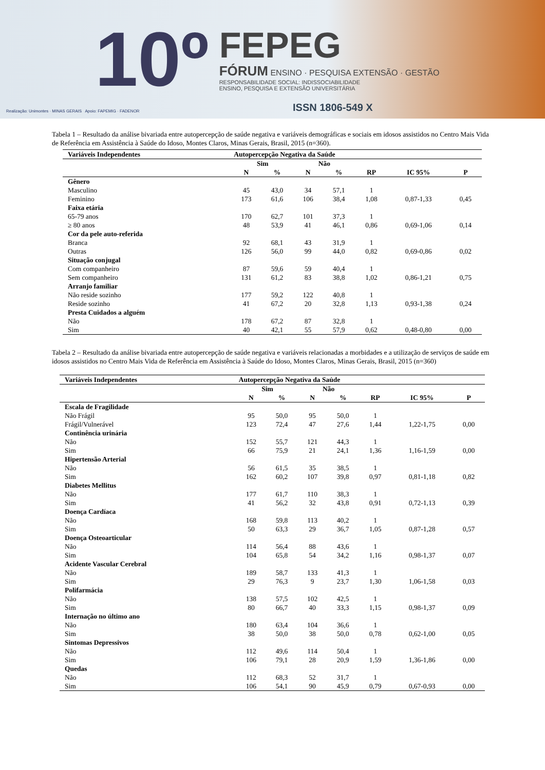10º
FEPEG
FÓRUM ENSINO · PESQUISA EXTENSÃO · GESTÃO
RESPONSABILIDADE SOCIAL: INDISSOCIABILIDADE
ENSINO, PESQUISA E EXTENSÃO UNIVERSITÁRIA
Realização: Unimontes · MINAS GERAIS Apoio: FAPEMIG · FADENOR
ISSN 1806-549 X
Tabela 1 – Resultado da análise bivariada entre autopercepção de saúde negativa e variáveis demográficas e sociais em idosos assistidos no Centro Mais Vida de Referência em Assistência à Saúde do Idoso, Montes Claros, Minas Gerais, Brasil, 2015 (n=360).
| Variáveis Independentes | Autopercepção Negativa da Saúde | | | | | | |
| --- | --- | --- | --- | --- | --- | --- | --- |
| | Sim | | Não | | | | |
| | N | % | N | % | RP | IC 95% | P |
| Gênero | | | | | | | |
| Masculino | 45 | 43,0 | 34 | 57,1 | 1 | | |
| Feminino | 173 | 61,6 | 106 | 38,4 | 1,08 | 0,87-1,33 | 0,45 |
| Faixa etária | | | | | | | |
| 65-79 anos | 170 | 62,7 | 101 | 37,3 | 1 | | |
| ≥ 80 anos | 48 | 53,9 | 41 | 46,1 | 0,86 | 0,69-1,06 | 0,14 |
| Cor da pele auto-referida | | | | | | | |
| Branca | 92 | 68,1 | 43 | 31,9 | 1 | | |
| Outras | 126 | 56,0 | 99 | 44,0 | 0,82 | 0,69-0,86 | 0,02 |
| Situação conjugal | | | | | | | |
| Com companheiro | 87 | 59,6 | 59 | 40,4 | 1 | | |
| Sem companheiro | 131 | 61,2 | 83 | 38,8 | 1,02 | 0,86-1,21 | 0,75 |
| Arranjo familiar | | | | | | | |
| Não reside sozinho | 177 | 59,2 | 122 | 40,8 | 1 | | |
| Reside sozinho | 41 | 67,2 | 20 | 32,8 | 1,13 | 0,93-1,38 | 0,24 |
| Presta Cuidados a alguém | | | | | | | |
| Não | 178 | 67,2 | 87 | 32,8 | 1 | | |
| Sim | 40 | 42,1 | 55 | 57,9 | 0,62 | 0,48-0,80 | 0,00 |
Tabela 2 – Resultado da análise bivariada entre autopercepção de saúde negativa e variáveis relacionadas a morbidades e a utilização de serviços de saúde em idosos assistidos no Centro Mais Vida de Referência em Assistência à Saúde do Idoso, Montes Claros, Minas Gerais, Brasil, 2015 (n=360)
| Variáveis Independentes | Autopercepção Negativa da Saúde | | | | | | |
| --- | --- | --- | --- | --- | --- | --- | --- |
| | Sim | | Não | | | | |
| | N | % | N | % | RP | IC 95% | P |
| Escala de Fragilidade | | | | | | | |
| Não Frágil | 95 | 50,0 | 95 | 50,0 | 1 | | |
| Frágil/Vulnerável | 123 | 72,4 | 47 | 27,6 | 1,44 | 1,22-1,75 | 0,00 |
| Continência urinária | | | | | | | |
| Não | 152 | 55,7 | 121 | 44,3 | 1 | | |
| Sim | 66 | 75,9 | 21 | 24,1 | 1,36 | 1,16-1,59 | 0,00 |
| Hipertensão Arterial | | | | | | | |
| Não | 56 | 61,5 | 35 | 38,5 | 1 | | |
| Sim | 162 | 60,2 | 107 | 39,8 | 0,97 | 0,81-1,18 | 0,82 |
| Diabetes Mellitus | | | | | | | |
| Não | 177 | 61,7 | 110 | 38,3 | 1 | | |
| Sim | 41 | 56,2 | 32 | 43,8 | 0,91 | 0,72-1,13 | 0,39 |
| Doença Cardíaca | | | | | | | |
| Não | 168 | 59,8 | 113 | 40,2 | 1 | | |
| Sim | 50 | 63,3 | 29 | 36,7 | 1,05 | 0,87-1,28 | 0,57 |
| Doença Osteoarticular | | | | | | | |
| Não | 114 | 56,4 | 88 | 43,6 | 1 | | |
| Sim | 104 | 65,8 | 54 | 34,2 | 1,16 | 0,98-1,37 | 0,07 |
| Acidente Vascular Cerebral | | | | | | | |
| Não | 189 | 58,7 | 133 | 41,3 | 1 | | |
| Sim | 29 | 76,3 | 9 | 23,7 | 1,30 | 1,06-1,58 | 0,03 |
| Polifarmácia | | | | | | | |
| Não | 138 | 57,5 | 102 | 42,5 | 1 | | |
| Sim | 80 | 66,7 | 40 | 33,3 | 1,15 | 0,98-1,37 | 0,09 |
| Internação no último ano | | | | | | | |
| Não | 180 | 63,4 | 104 | 36,6 | 1 | | |
| Sim | 38 | 50,0 | 38 | 50,0 | 0,78 | 0,62-1,00 | 0,05 |
| Sintomas Depressivos | | | | | | | |
| Não | 112 | 49,6 | 114 | 50,4 | 1 | | |
| Sim | 106 | 79,1 | 28 | 20,9 | 1,59 | 1,36-1,86 | 0,00 |
| Quedas | | | | | | | |
| Não | 112 | 68,3 | 52 | 31,7 | 1 | | |
| Sim | 106 | 54,1 | 90 | 45,9 | 0,79 | 0,67-0,93 | 0,00 |